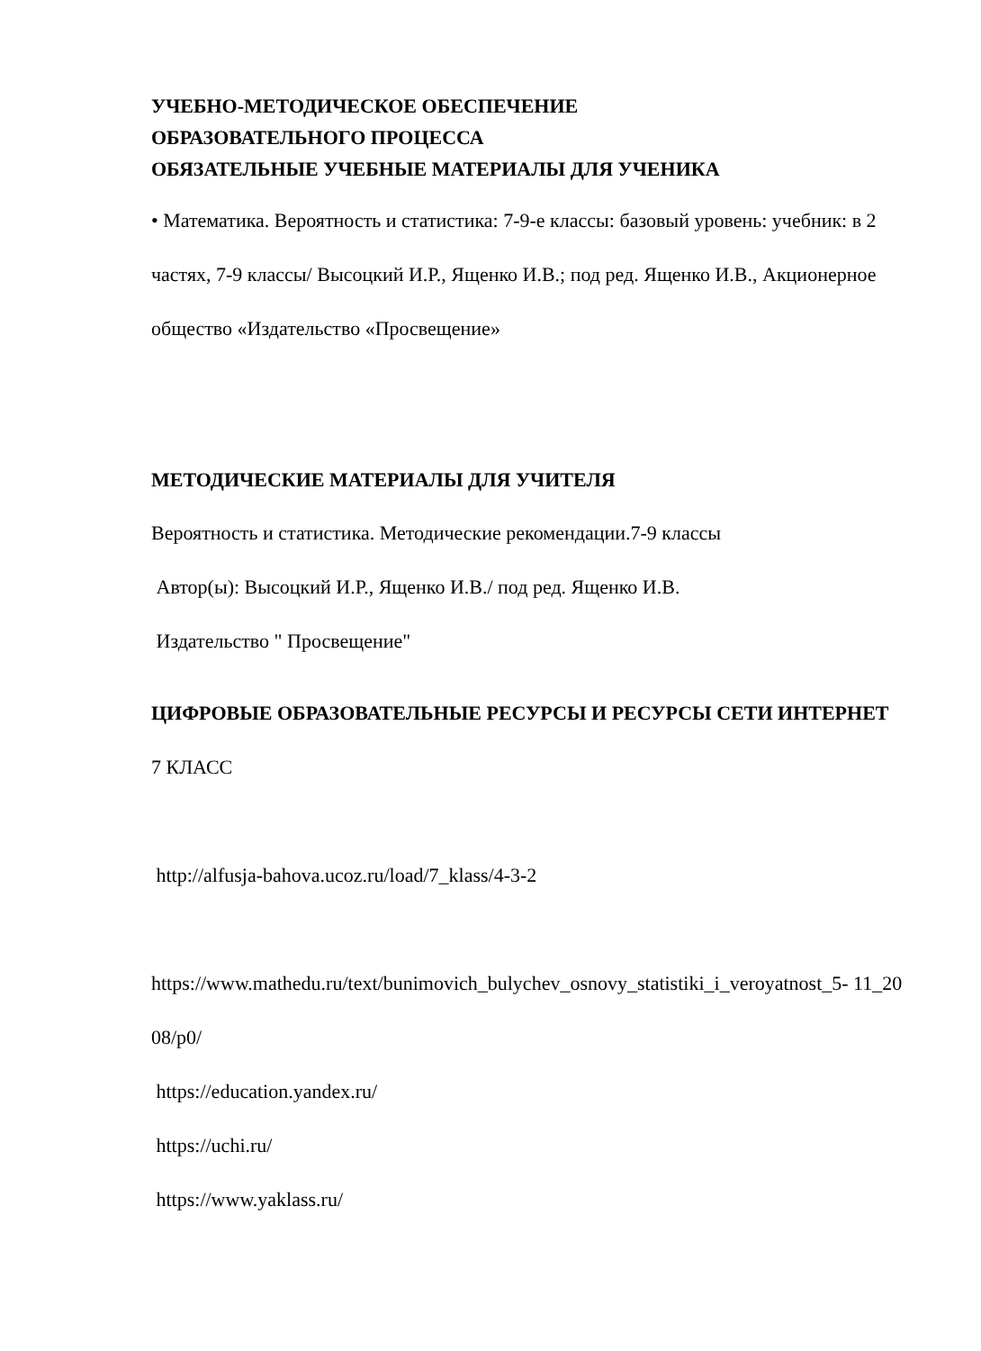УЧЕБНО-МЕТОДИЧЕСКОЕ ОБЕСПЕЧЕНИЕ
ОБРАЗОВАТЕЛЬНОГО ПРОЦЕССА
ОБЯЗАТЕЛЬНЫЕ УЧЕБНЫЕ МАТЕРИАЛЫ ДЛЯ УЧЕНИКА
• Математика. Вероятность и статистика: 7-9-е классы: базовый уровень: учебник: в 2 частях, 7-9 классы/ Высоцкий И.Р., Ященко И.В.; под ред. Ященко И.В., Акционерное общество «Издательство «Просвещение»
МЕТОДИЧЕСКИЕ МАТЕРИАЛЫ ДЛЯ УЧИТЕЛЯ
Вероятность и статистика. Методические рекомендации.7-9 классы
Автор(ы): Высоцкий И.Р., Ященко И.В./ под ред. Ященко И.В.
Издательство " Просвещение"
ЦИФРОВЫЕ ОБРАЗОВАТЕЛЬНЫЕ РЕСУРСЫ И РЕСУРСЫ СЕТИ ИНТЕРНЕТ
7 КЛАСС
http://alfusja-bahova.ucoz.ru/load/7_klass/4-3-2
https://www.mathedu.ru/text/bunimovich_bulychev_osnovy_statistiki_i_veroyatnost_5- 11_2008/p0/
https://education.yandex.ru/
https://uchi.ru/
https://www.yaklass.ru/